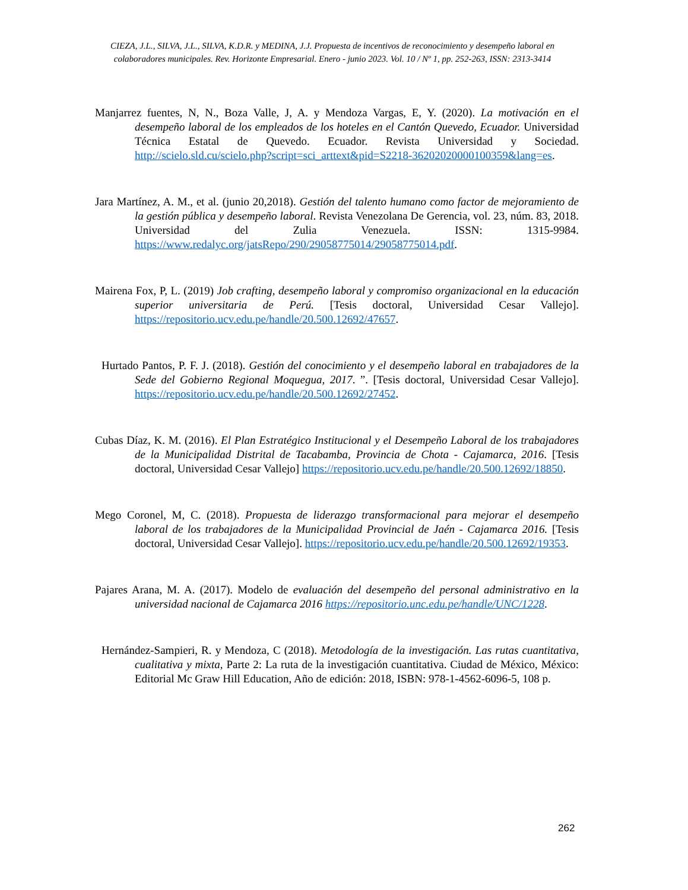CIEZA, J.L., SILVA, J.L., SILVA, K.D.R. y MEDINA, J.J. Propuesta de incentivos de reconocimiento y desempeño laboral en colaboradores municipales. Rev. Horizonte Empresarial. Enero - junio 2023. Vol. 10 / Nº 1, pp. 252-263, ISSN: 2313-3414
Manjarrez fuentes, N, N., Boza Valle, J, A. y Mendoza Vargas, E, Y. (2020). La motivación en el desempeño laboral de los empleados de los hoteles en el Cantón Quevedo, Ecuador. Universidad Técnica Estatal de Quevedo. Ecuador. Revista Universidad y Sociedad. http://scielo.sld.cu/scielo.php?script=sci_arttext&pid=S2218-36202020000100359&lang=es.
Jara Martínez, A. M., et al. (junio 20,2018). Gestión del talento humano como factor de mejoramiento de la gestión pública y desempeño laboral. Revista Venezolana De Gerencia, vol. 23, núm. 83, 2018. Universidad del Zulia Venezuela. ISSN: 1315-9984. https://www.redalyc.org/jatsRepo/290/29058775014/29058775014.pdf.
Mairena Fox, P, L. (2019) Job crafting, desempeño laboral y compromiso organizacional en la educación superior universitaria de Perú. [Tesis doctoral, Universidad Cesar Vallejo]. https://repositorio.ucv.edu.pe/handle/20.500.12692/47657.
Hurtado Pantos, P. F. J. (2018). Gestión del conocimiento y el desempeño laboral en trabajadores de la Sede del Gobierno Regional Moquegua, 2017. ”. [Tesis doctoral, Universidad Cesar Vallejo]. https://repositorio.ucv.edu.pe/handle/20.500.12692/27452.
Cubas Díaz, K. M. (2016). El Plan Estratégico Institucional y el Desempeño Laboral de los trabajadores de la Municipalidad Distrital de Tacabamba, Provincia de Chota - Cajamarca, 2016. [Tesis doctoral, Universidad Cesar Vallejo] https://repositorio.ucv.edu.pe/handle/20.500.12692/18850.
Mego Coronel, M, C. (2018). Propuesta de liderazgo transformacional para mejorar el desempeño laboral de los trabajadores de la Municipalidad Provincial de Jaén - Cajamarca 2016. [Tesis doctoral, Universidad Cesar Vallejo]. https://repositorio.ucv.edu.pe/handle/20.500.12692/19353.
Pajares Arana, M. A. (2017). Modelo de evaluación del desempeño del personal administrativo en la universidad nacional de Cajamarca 2016 https://repositorio.unc.edu.pe/handle/UNC/1228.
Hernández-Sampieri, R. y Mendoza, C (2018). Metodología de la investigación. Las rutas cuantitativa, cualitativa y mixta, Parte 2: La ruta de la investigación cuantitativa. Ciudad de México, México: Editorial Mc Graw Hill Education, Año de edición: 2018, ISBN: 978-1-4562-6096-5, 108 p.
262